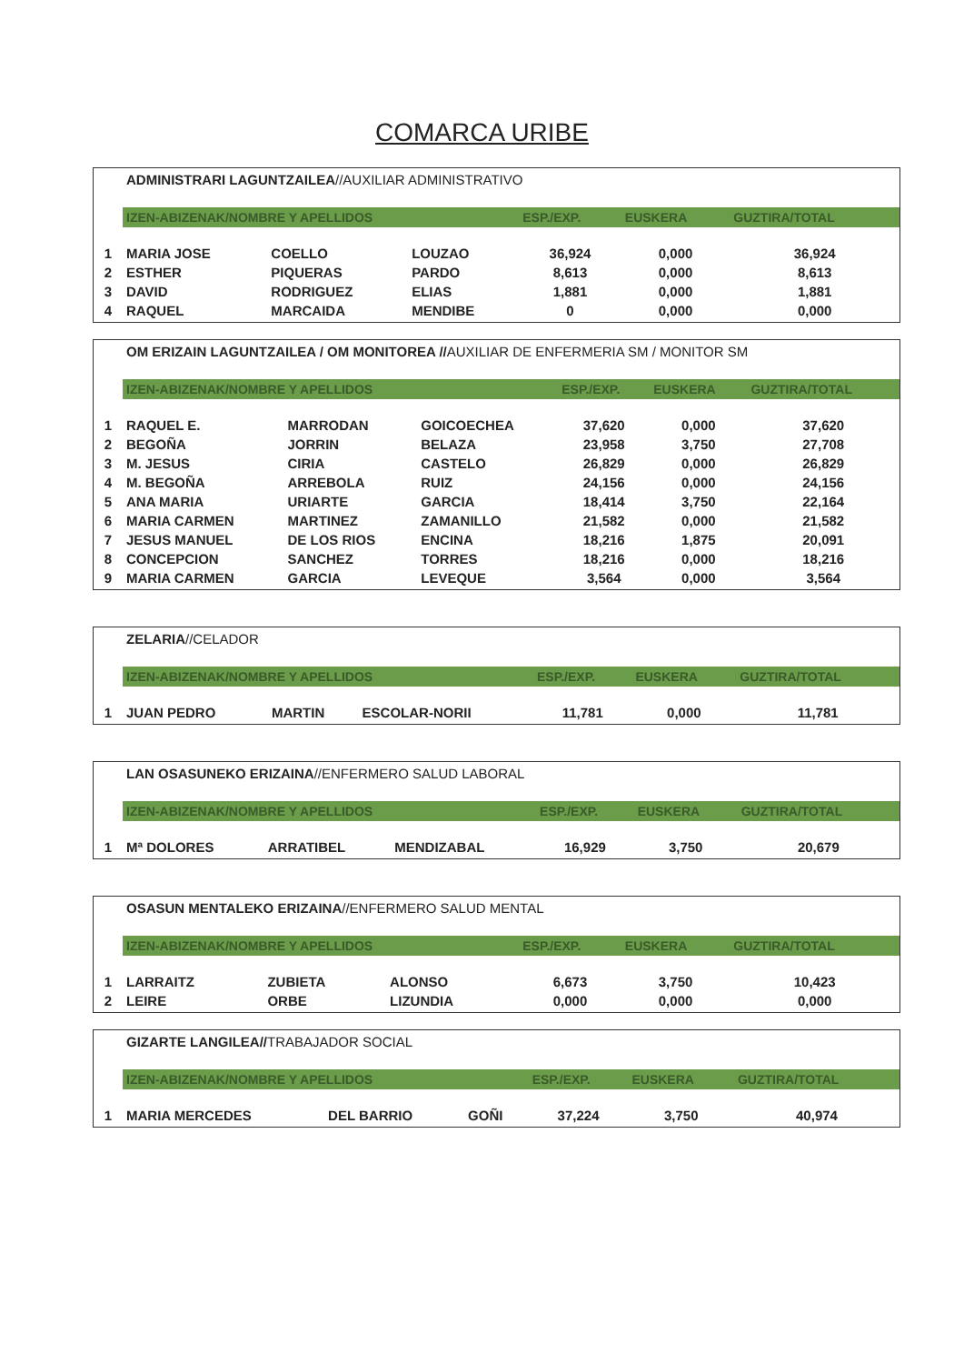COMARCA URIBE
ADMINISTRARI LAGUNTZAILEA//AUXILIAR ADMINISTRATIVO
| | IZEN-ABIZENAK/NOMBRE Y APELLIDOS | | | ESP./EXP. | EUSKERA | GUZTIRA/TOTAL |
| 1 | MARIA JOSE | COELLO | LOUZAO | 36,924 | 0,000 | 36,924 |
| 2 | ESTHER | PIQUERAS | PARDO | 8,613 | 0,000 | 8,613 |
| 3 | DAVID | RODRIGUEZ | ELIAS | 1,881 | 0,000 | 1,881 |
| 4 | RAQUEL | MARCAIDA | MENDIBE | 0 | 0,000 | 0,000 |
OM ERIZAIN LAGUNTZAILEA / OM MONITOREA //AUXILIAR DE ENFERMERIA SM / MONITOR SM
| | IZEN-ABIZENAK/NOMBRE Y APELLIDOS | | | ESP./EXP. | EUSKERA | GUZTIRA/TOTAL |
| 1 | RAQUEL E. | MARRODAN | GOICOECHEA | 37,620 | 0,000 | 37,620 |
| 2 | BEGOÑA | JORRIN | BELAZA | 23,958 | 3,750 | 27,708 |
| 3 | M. JESUS | CIRIA | CASTELO | 26,829 | 0,000 | 26,829 |
| 4 | M. BEGOÑA | ARREBOLA | RUIZ | 24,156 | 0,000 | 24,156 |
| 5 | ANA MARIA | URIARTE | GARCIA | 18,414 | 3,750 | 22,164 |
| 6 | MARIA CARMEN | MARTINEZ | ZAMANILLO | 21,582 | 0,000 | 21,582 |
| 7 | JESUS MANUEL | DE LOS RIOS | ENCINA | 18,216 | 1,875 | 20,091 |
| 8 | CONCEPCION | SANCHEZ | TORRES | 18,216 | 0,000 | 18,216 |
| 9 | MARIA CARMEN | GARCIA | LEVEQUE | 3,564 | 0,000 | 3,564 |
ZELARIA//CELADOR
| | IZEN-ABIZENAK/NOMBRE Y APELLIDOS | | | ESP./EXP. | EUSKERA | GUZTIRA/TOTAL |
| 1 | JUAN PEDRO | MARTIN | ESCOLAR-NORII | 11,781 | 0,000 | 11,781 |
LAN OSASUNEKO ERIZAINA//ENFERMERO SALUD LABORAL
| | IZEN-ABIZENAK/NOMBRE Y APELLIDOS | | | ESP./EXP. | EUSKERA | GUZTIRA/TOTAL |
| 1 | Mª DOLORES | ARRATIBEL | MENDIZABAL | 16,929 | 3,750 | 20,679 |
OSASUN MENTALEKO ERIZAINA//ENFERMERO SALUD MENTAL
| | IZEN-ABIZENAK/NOMBRE Y APELLIDOS | | | ESP./EXP. | EUSKERA | GUZTIRA/TOTAL |
| 1 | LARRAITZ | ZUBIETA | ALONSO | 6,673 | 3,750 | 10,423 |
| 2 | LEIRE | ORBE | LIZUNDIA | 0,000 | 0,000 | 0,000 |
GIZARTE LANGILEA//TRABAJADOR SOCIAL
| | IZEN-ABIZENAK/NOMBRE Y APELLIDOS | | | ESP./EXP. | EUSKERA | GUZTIRA/TOTAL |
| 1 | MARIA MERCEDES | DEL BARRIO | GOÑI | 37,224 | 3,750 | 40,974 |